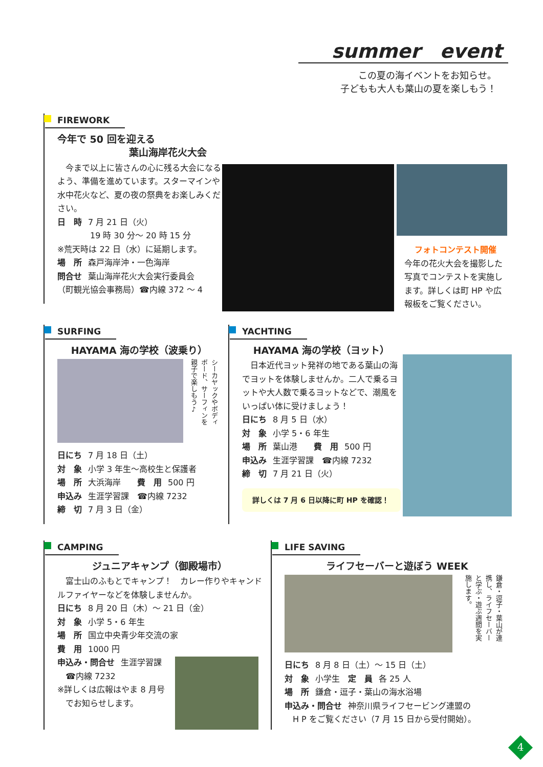summer　event
この夏の海イベントをお知らせ。
子どもも大人も葉山の夏を楽しもう！
FIREWORK
今年で 50 回を迎える
葉山海岸花火大会
　今まで以上に皆さんの心に残る大会になるよう、準備を進めています。スターマインや水中花火など、夏の夜の祭典をお楽しみください。
日　時 7 月 21 日（火）
　　　　19 時 30 分～ 20 時 15 分
※荒天時は 22 日（水）に延期します。
場　所 森戸海岸沖・一色海岸
問合せ 葉山海岸花火大会実行委員会
（町観光協会事務局）☎内線 372 ～ 4
フォトコンテスト開催
今年の花火大会を撮影した写真でコンテストを実施します。詳しくは町 HP や広報板をご覧ください。
SURFING
HAYAMA 海の学校（波乗り）
シーカヤックやボディボード、サーフィンを親子で楽しもう♪
日にち 7 月 18 日（土）
対　象 小学 3 年生～高校生と保護者
場　所 大浜海岸　　費　用 500 円
申込み 生涯学習課　☎内線 7232
締　切 7 月 3 日（金）
YACHTING
HAYAMA 海の学校（ヨット）
　日本近代ヨット発祥の地である葉山の海でヨットを体験しませんか。二人で乗るヨットや大人数で乗るヨットなどで、潮風をいっぱい体に受けましょう！
日にち 8 月 5 日（水）
対　象 小学 5・6 年生
場　所 葉山港　　費　用 500 円
申込み 生涯学習課　☎内線 7232
締　切 7 月 21 日（火）
詳しくは 7 月 6 日以降に町 HP を確認！
CAMPING
ジュニアキャンプ（御殿場市）
　富士山のふもとでキャンプ！　カレー作りやキャンドルファイヤーなどを体験しませんか。
日にち 8 月 20 日（木）～ 21 日（金）
対　象 小学 5・6 年生
場　所 国立中央青少年交流の家
費　用 1000 円
申込み・問合せ 生涯学習課
　☎内線 7232
※詳しくは広報はやま 8 月号
　でお知らせします。
LIFE SAVING
ライフセーバーと遊ぼう WEEK
鎌倉・逗子・葉山が連携し、ライフセーバーと学ぶ・遊ぶ週間を実施します。
日にち 8 月 8 日（土）～ 15 日（土）
対　象 小学生　定　員 各 25 人
場　所 鎌倉・逗子・葉山の海水浴場
申込み・問合せ 神奈川県ライフセービング連盟の
　H P をご覧ください（7 月 15 日から受付開始）。
4